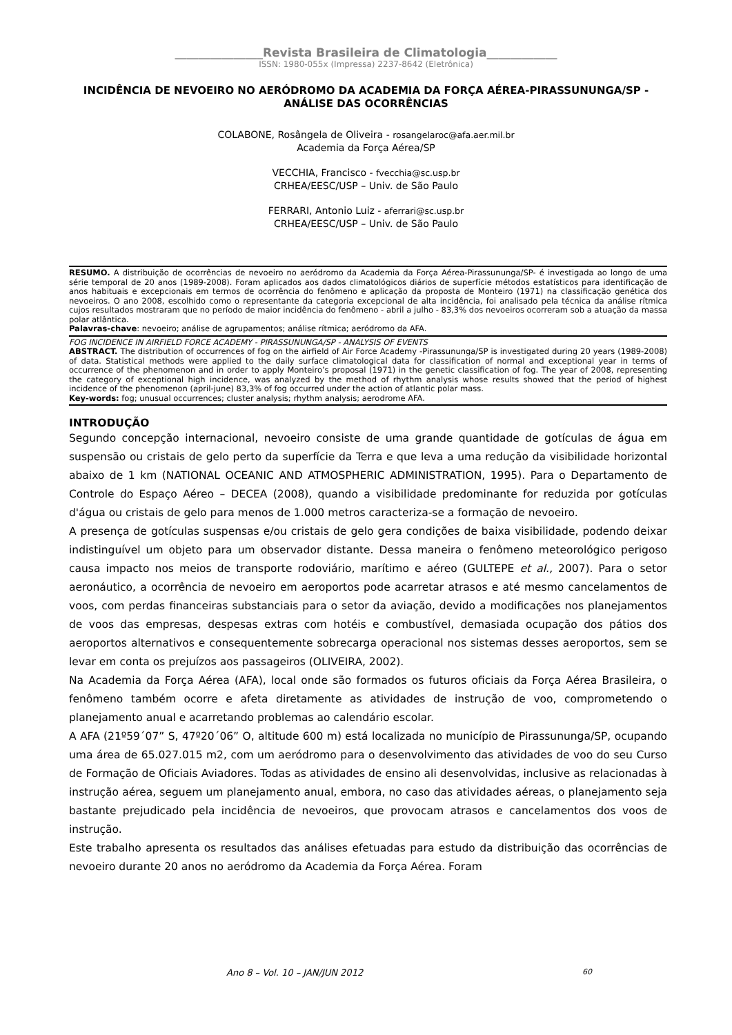_______________Revista Brasileira de Climatologia____________
ISSN: 1980-055x (Impressa) 2237-8642 (Eletrônica)
INCIDÊNCIA DE NEVOEIRO NO AERÓDROMO DA ACADEMIA DA FORÇA AÉREA-PIRASSUNUNGA/SP - ANÁLISE DAS OCORRÊNCIAS
COLABONE, Rosângela de Oliveira - rosangelaroc@afa.aer.mil.br
Academia da Força Aérea/SP
VECCHIA, Francisco - fvecchia@sc.usp.br
CRHEA/EESC/USP – Univ. de São Paulo
FERRARI, Antonio Luiz - aferrari@sc.usp.br
CRHEA/EESC/USP – Univ. de São Paulo
RESUMO. A distribuição de ocorrências de nevoeiro no aeródromo da Academia da Força Aérea-Pirassununga/SP- é investigada ao longo de uma série temporal de 20 anos (1989-2008). Foram aplicados aos dados climatológicos diários de superfície métodos estatísticos para identificação de anos habituais e excepcionais em termos de ocorrência do fenômeno e aplicação da proposta de Monteiro (1971) na classificação genética dos nevoeiros. O ano 2008, escolhido como o representante da categoria excepcional de alta incidência, foi analisado pela técnica da análise rítmica cujos resultados mostraram que no período de maior incidência do fenômeno - abril a julho - 83,3% dos nevoeiros ocorreram sob a atuação da massa polar atlântica.
Palavras-chave: nevoeiro; análise de agrupamentos; análise rítmica; aeródromo da AFA.
FOG INCIDENCE IN AIRFIELD FORCE ACADEMY - PIRASSUNUNGA/SP - ANALYSIS OF EVENTS
ABSTRACT. The distribution of occurrences of fog on the airfield of Air Force Academy -Pirassununga/SP is investigated during 20 years (1989-2008) of data. Statistical methods were applied to the daily surface climatological data for classification of normal and exceptional year in terms of occurrence of the phenomenon and in order to apply Monteiro’s proposal (1971) in the genetic classification of fog. The year of 2008, representing the category of exceptional high incidence, was analyzed by the method of rhythm analysis whose results showed that the period of highest incidence of the phenomenon (april-june) 83,3% of fog occurred under the action of atlantic polar mass.
Key-words: fog; unusual occurrences; cluster analysis; rhythm analysis; aerodrome AFA.
INTRODUÇÃO
Segundo concepção internacional, nevoeiro consiste de uma grande quantidade de gotículas de água em suspensão ou cristais de gelo perto da superfície da Terra e que leva a uma redução da visibilidade horizontal abaixo de 1 km (NATIONAL OCEANIC AND ATMOSPHERIC ADMINISTRATION, 1995). Para o Departamento de Controle do Espaço Aéreo – DECEA (2008), quando a visibilidade predominante for reduzida por gotículas d'água ou cristais de gelo para menos de 1.000 metros caracteriza-se a formação de nevoeiro.
A presença de gotículas suspensas e/ou cristais de gelo gera condições de baixa visibilidade, podendo deixar indistinguível um objeto para um observador distante. Dessa maneira o fenômeno meteorológico perigoso causa impacto nos meios de transporte rodoviário, marítimo e aéreo (GULTEPE et al., 2007). Para o setor aeronáutico, a ocorrência de nevoeiro em aeroportos pode acarretar atrasos e até mesmo cancelamentos de voos, com perdas financeiras substanciais para o setor da aviação, devido a modificações nos planejamentos de voos das empresas, despesas extras com hotéis e combustível, demasiada ocupação dos pátios dos aeroportos alternativos e consequentemente sobrecarga operacional nos sistemas desses aeroportos, sem se levar em conta os prejuízos aos passageiros (OLIVEIRA, 2002).
Na Academia da Força Aérea (AFA), local onde são formados os futuros oficiais da Força Aérea Brasileira, o fenômeno também ocorre e afeta diretamente as atividades de instrução de voo, comprometendo o planejamento anual e acarretando problemas ao calendário escolar.
A AFA (21º59´07” S, 47º20´06” O, altitude 600 m) está localizada no município de Pirassununga/SP, ocupando uma área de 65.027.015 m2, com um aeródromo para o desenvolvimento das atividades de voo do seu Curso de Formação de Oficiais Aviadores. Todas as atividades de ensino ali desenvolvidas, inclusive as relacionadas à instrução aérea, seguem um planejamento anual, embora, no caso das atividades aéreas, o planejamento seja bastante prejudicado pela incidência de nevoeiros, que provocam atrasos e cancelamentos dos voos de instrução.
Este trabalho apresenta os resultados das análises efetuadas para estudo da distribuição das ocorrências de nevoeiro durante 20 anos no aeródromo da Academia da Força Aérea. Foram
Ano 8 – Vol. 10 – JAN/JUN 2012 60